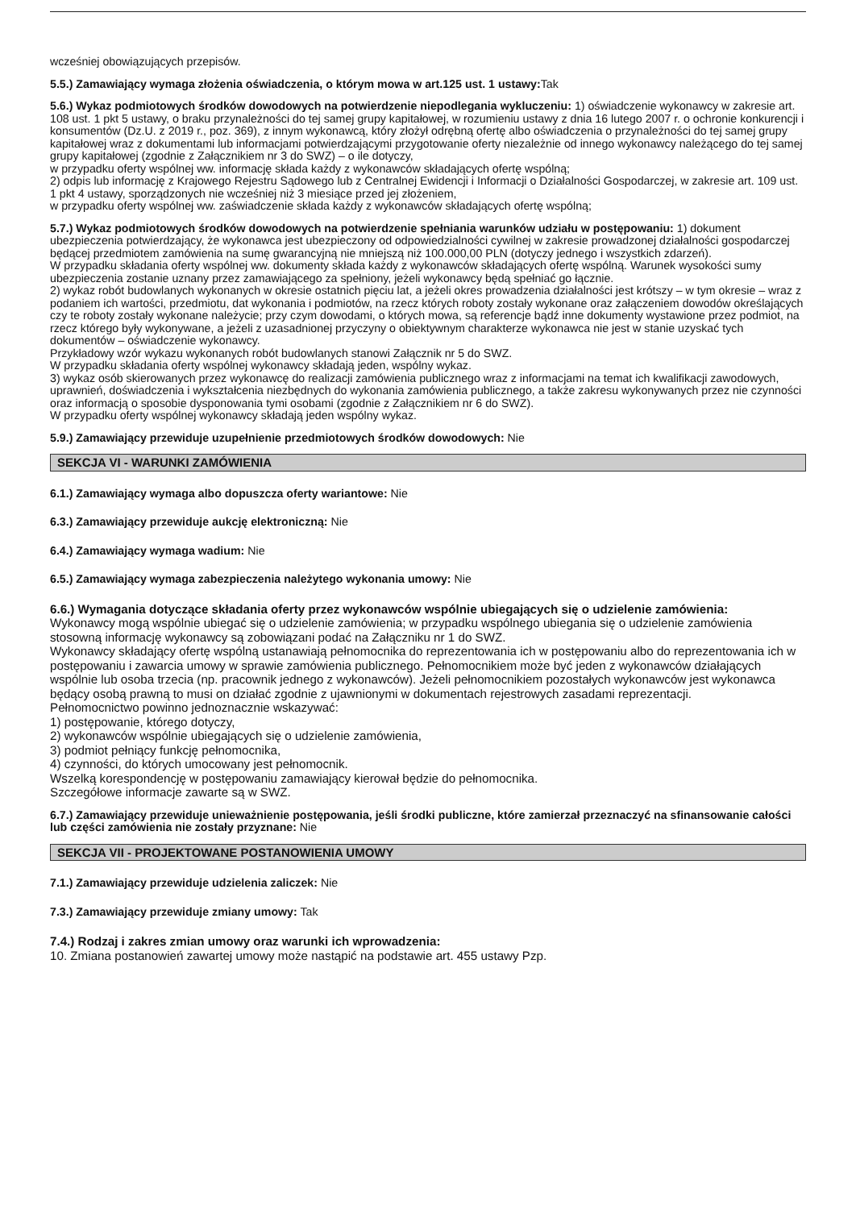wcześniej obowiązujących przepisów.
5.5.) Zamawiający wymaga złożenia oświadczenia, o którym mowa w art.125 ust. 1 ustawy: Tak
5.6.) Wykaz podmiotowych środków dowodowych na potwierdzenie niepodlegania wykluczeniu: 1) oświadczenie wykonawcy w zakresie art. 108 ust. 1 pkt 5 ustawy, o braku przynależności do tej samej grupy kapitałowej, w rozumieniu ustawy z dnia 16 lutego 2007 r. o ochronie konkurencji i konsumentów (Dz.U. z 2019 r., poz. 369), z innym wykonawcą, który złożył odrębną ofertę albo oświadczenia o przynależności do tej samej grupy kapitałowej wraz z dokumentami lub informacjami potwierdzającymi przygotowanie oferty niezależnie od innego wykonawcy należącego do tej samej grupy kapitałowej (zgodnie z Załącznikiem nr 3 do SWZ) – o ile dotyczy,
w przypadku oferty wspólnej ww. informację składa każdy z wykonawców składających ofertę wspólną;
2) odpis lub informację z Krajowego Rejestru Sądowego lub z Centralnej Ewidencji i Informacji o Działalności Gospodarczej, w zakresie art. 109 ust. 1 pkt 4 ustawy, sporządzonych nie wcześniej niż 3 miesiące przed jej złożeniem,
w przypadku oferty wspólnej ww. zaświadczenie składa każdy z wykonawców składających ofertę wspólną;
5.7.) Wykaz podmiotowych środków dowodowych na potwierdzenie spełniania warunków udziału w postępowaniu: 1) dokument ubezpieczenia potwierdzający, że wykonawca jest ubezpieczony od odpowiedzialności cywilnej w zakresie prowadzonej działalności gospodarczej będącej przedmiotem zamówienia na sumę gwarancyjną nie mniejszą niż 100.000,00 PLN (dotyczy jednego i wszystkich zdarzeń).
W przypadku składania oferty wspólnej ww. dokumenty składa każdy z wykonawców składających ofertę wspólną. Warunek wysokości sumy ubezpieczenia zostanie uznany przez zamawiającego za spełniony, jeżeli wykonawcy będą spełniać go łącznie.
2) wykaz robót budowlanych wykonanych w okresie ostatnich pięciu lat, a jeżeli okres prowadzenia działalności jest krótszy – w tym okresie – wraz z podaniem ich wartości, przedmiotu, dat wykonania i podmiotów, na rzecz których roboty zostały wykonane oraz załączeniem dowodów określających czy te roboty zostały wykonane należycie; przy czym dowodami, o których mowa, są referencje bądź inne dokumenty wystawione przez podmiot, na rzecz którego były wykonywane, a jeżeli z uzasadnionej przyczyny o obiektywnym charakterze wykonawca nie jest w stanie uzyskać tych dokumentów – oświadczenie wykonawcy.
Przykładowy wzór wykazu wykonanych robót budowlanych stanowi Załącznik nr 5 do SWZ.
W przypadku składania oferty wspólnej wykonawcy składają jeden, wspólny wykaz.
3) wykaz osób skierowanych przez wykonawcę do realizacji zamówienia publicznego wraz z informacjami na temat ich kwalifikacji zawodowych, uprawnień, doświadczenia i wykształcenia niezbędnych do wykonania zamówienia publicznego, a także zakresu wykonywanych przez nie czynności oraz informacją o sposobie dysponowania tymi osobami (zgodnie z Załącznikiem nr 6 do SWZ).
W przypadku oferty wspólnej wykonawcy składają jeden wspólny wykaz.
5.9.) Zamawiający przewiduje uzupełnienie przedmiotowych środków dowodowych: Nie
SEKCJA VI - WARUNKI ZAMÓWIENIA
6.1.) Zamawiający wymaga albo dopuszcza oferty wariantowe: Nie
6.3.) Zamawiający przewiduje aukcję elektroniczną: Nie
6.4.) Zamawiający wymaga wadium: Nie
6.5.) Zamawiający wymaga zabezpieczenia należytego wykonania umowy: Nie
6.6.) Wymagania dotyczące składania oferty przez wykonawców wspólnie ubiegających się o udzielenie zamówienia:
Wykonawcy mogą wspólnie ubiegać się o udzielenie zamówienia; w przypadku wspólnego ubiegania się o udzielenie zamówienia stosowną informację wykonawcy są zobowiązani podać na Załączniku nr 1 do SWZ.
Wykonawcy składający ofertę wspólną ustanawiają pełnomocnika do reprezentowania ich w postępowaniu albo do reprezentowania ich w postępowaniu i zawarcia umowy w sprawie zamówienia publicznego. Pełnomocnikiem może być jeden z wykonawców działających wspólnie lub osoba trzecia (np. pracownik jednego z wykonawców). Jeżeli pełnomocnikiem pozostałych wykonawców jest wykonawca będący osobą prawną to musi on działać zgodnie z ujawnionymi w dokumentach rejestrowych zasadami reprezentacji.
Pełnomocnictwo powinno jednoznacznie wskazywać:
1) postępowanie, którego dotyczy,
2) wykonawców wspólnie ubiegających się o udzielenie zamówienia,
3) podmiot pełniący funkcję pełnomocnika,
4) czynności, do których umocowany jest pełnomocnik.
Wszelką korespondencję w postępowaniu zamawiający kierował będzie do pełnomocnika.
Szczegółowe informacje zawarte są w SWZ.
6.7.) Zamawiający przewiduje unieważnienie postępowania, jeśli środki publiczne, które zamierzał przeznaczyć na sfinansowanie całości lub części zamówienia nie zostały przyznane: Nie
SEKCJA VII - PROJEKTOWANE POSTANOWIENIA UMOWY
7.1.) Zamawiający przewiduje udzielenia zaliczek: Nie
7.3.) Zamawiający przewiduje zmiany umowy: Tak
7.4.) Rodzaj i zakres zmian umowy oraz warunki ich wprowadzenia:
10. Zmiana postanowień zawartej umowy może nastąpić na podstawie art. 455 ustawy Pzp.